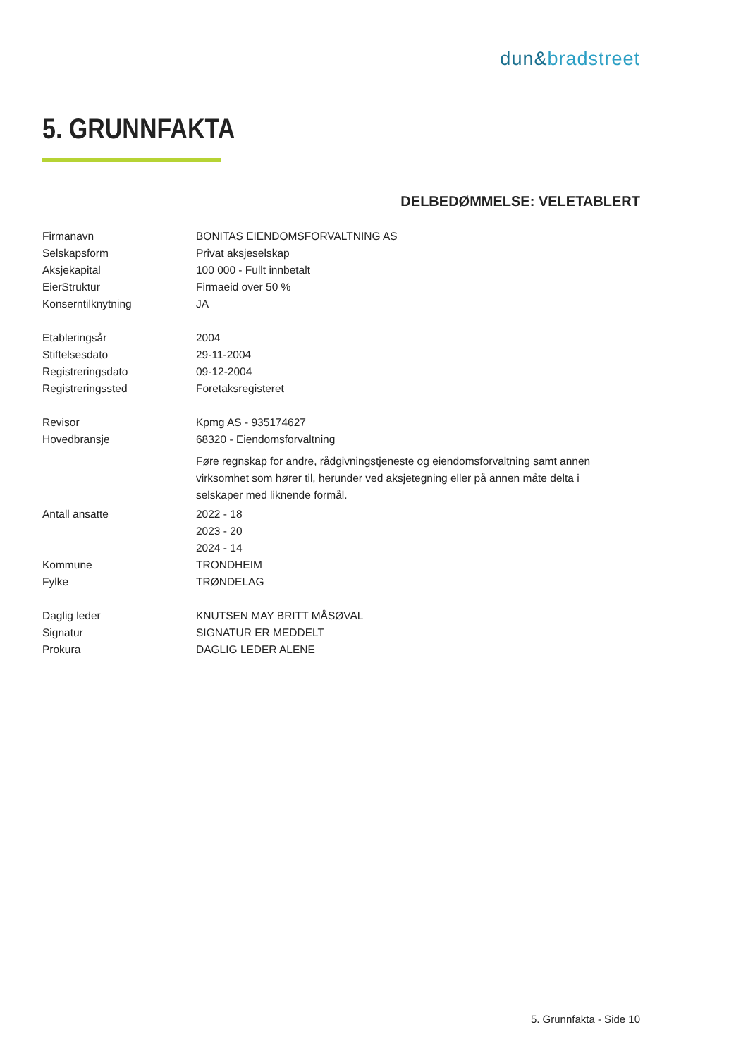dun&bradstreet
5. GRUNNFAKTA
DELBEDØMMELSE: VELETABLERT
| Firmanavn | BONITAS EIENDOMSFORVALTNING AS |
| Selskapsform | Privat aksjeselskap |
| Aksjekapital | 100 000 - Fullt innbetalt |
| EierStruktur | Firmaeid over 50 % |
| Konserntilknytning | JA |
| Etableringsår | 2004 |
| Stiftelsesdato | 29-11-2004 |
| Registreringsdato | 09-12-2004 |
| Registreringssted | Foretaksregisteret |
| Revisor | Kpmg AS - 935174627 |
| Hovedbransje | 68320 - Eiendomsforvaltning |
| | Føre regnskap for andre, rådgivningstjeneste og eiendomsforvaltning samt annen virksomhet som hører til, herunder ved aksjetegning eller på annen måte delta i selskaper med liknende formål. |
| Antall ansatte | 2022 - 18 |
| | 2023 - 20 |
| | 2024 - 14 |
| Kommune | TRONDHEIM |
| Fylke | TRØNDELAG |
| Daglig leder | KNUTSEN MAY BRITT MÅSØVAL |
| Signatur | SIGNATUR ER MEDDELT |
| Prokura | DAGLIG LEDER ALENE |
5. Grunnfakta - Side 10